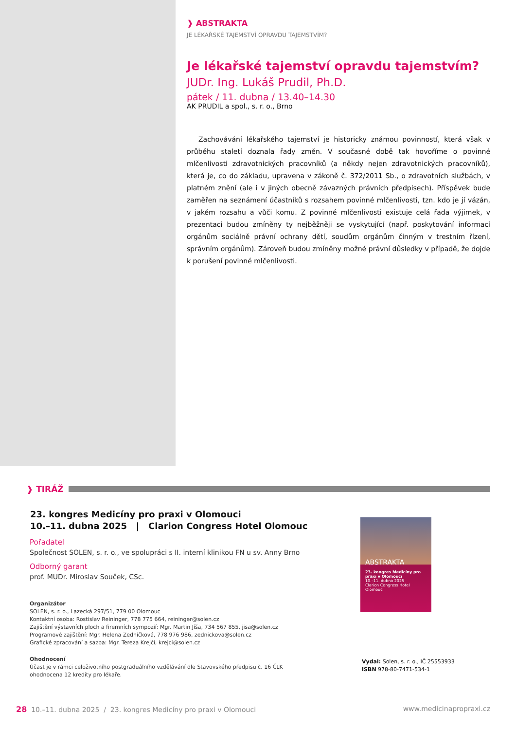❱ ABSTRAKTA
JE LÉKAŘSKÉ TAJEMSTVÍ OPRAVDU TAJEMSTVÍM?
Je lékařské tajemství opravdu tajemstvím?
JUDr. Ing. Lukáš Prudil, Ph.D.
pátek / 11. dubna / 13.40–14.30
AK PRUDIL a spol., s. r. o., Brno
Zachovávání lékařského tajemství je historicky známou povinností, která však v průběhu staletí doznala řady změn. V současné době tak hovoříme o povinné mlčenlivosti zdravotnických pracovníků (a někdy nejen zdravotnických pracovníků), která je, co do základu, upravena v zákoně č. 372/2011 Sb., o zdravotních službách, v platném znění (ale i v jiných obecně závazných právních předpisech). Příspěvek bude zaměřen na seznámení účastníků s rozsahem povinné mlčenlivosti, tzn. kdo je jí vázán, v jakém rozsahu a vůči komu. Z povinné mlčenlivosti existuje celá řada výjimek, v prezentaci budou zmíněny ty nejběžněji se vyskytující (např. poskytování informací orgánům sociálně právní ochrany dětí, soudům orgánům činným v trestním řízení, správním orgánům). Zároveň budou zmíněny možné právní důsledky v případě, že dojde k porušení povinné mlčenlivosti.
❱ TIRÁŽ
23. kongres Medicíny pro praxi v Olomouci
10.–11. dubna 2025 | Clarion Congress Hotel Olomouc
Pořadatel
Společnost SOLEN, s. r. o., ve spolupráci s II. interní klinikou FN u sv. Anny Brno
Odborný garant
prof. MUDr. Miroslav Souček, CSc.
Organizátor
SOLEN, s. r. o., Lazecká 297/51, 779 00 Olomouc
Kontaktní osoba: Rostislav Reininger, 778 775 664, reininger@solen.cz
Zajištění výstavních ploch a firemních sympozií: Mgr. Martin Jíša, 734 567 855, jisa@solen.cz
Programové zajištění: Mgr. Helena Zedníčková, 778 976 986, zednickova@solen.cz
Grafické zpracování a sazba: Mgr. Tereza Krejčí, krejci@solen.cz
Ohodnocení
Účast je v rámci celoživotního postgraduálního vzdělávání dle Stavovského předpisu č. 16 ČLK
ohodnocena 12 kredity pro lékaře.
ABSTRAKTA
23. kongres Medicíny pro praxi v Olomouci
10.–11. dubna 2025
Clarion Congress Hotel Olomouc
Vydal: Solen, s. r. o., IČ 25553933
ISBN 978-80-7471-534-1
28 10.–11. dubna 2025 / 23. kongres Medicíny pro praxi v Olomouci
www.medicinapropraxi.cz